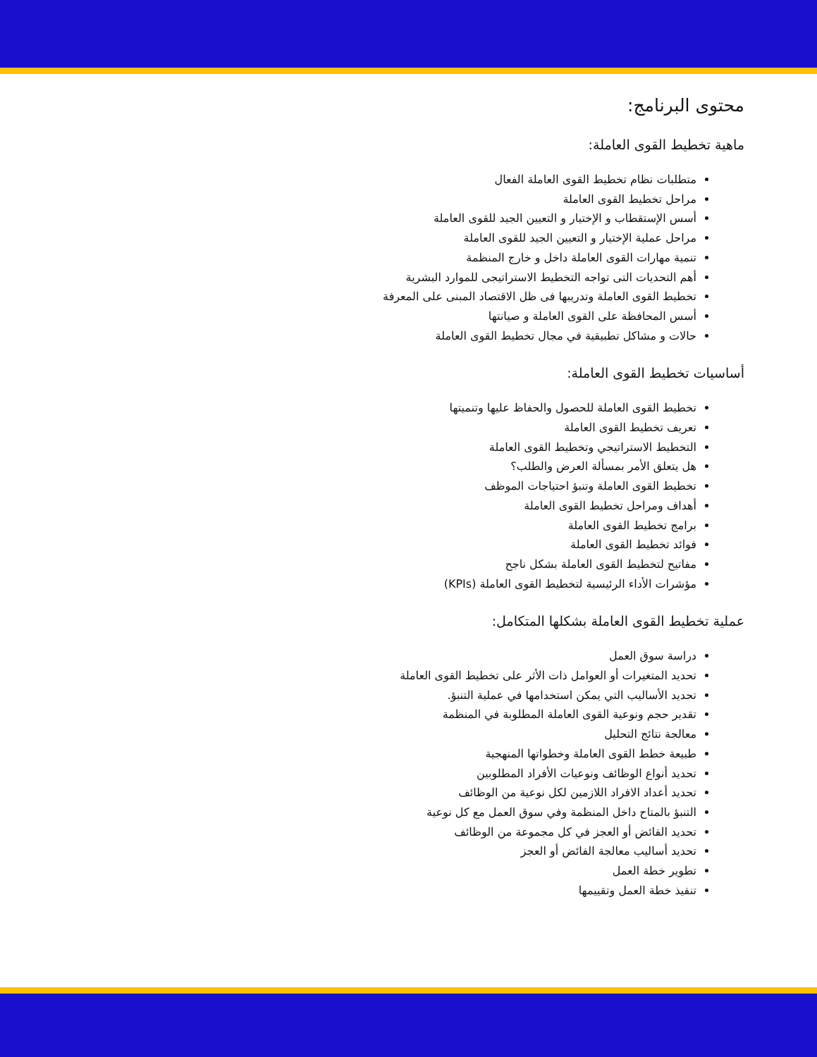محتوى البرنامج:
ماهية تخطيط القوى العاملة:
متطلبات نظام تخطيط القوى العاملة الفعال
مراحل تخطيط القوى العاملة
أسس الإستقطاب و الإختيار و التعيين الجيد للقوى العاملة
مراحل عملية الإختيار و التعيين الجيد للقوى العاملة
تنمية مهارات القوى العاملة داخل و خارج المنظمة
أهم التحديات التى تواجه التخطيط الاستراتيجى للموارد البشرية
تخطيط القوى العاملة وتدريبها فى ظل الاقتصاد المبنى على المعرفة
أسس المحافظة على القوى العاملة و صيانتها
حالات و مشاكل تطبيقية في مجال تخطيط القوى العاملة
أساسيات تخطيط القوى العاملة:
تخطيط القوى العاملة للحصول والحفاظ عليها وتنميتها
تعريف تخطيط القوى العاملة
التخطيط الاستراتيجي وتخطيط القوى العاملة
هل يتعلق الأمر بمسألة العرض والطلب؟
تخطيط القوى العاملة وتنبؤ احتياجات الموظف
أهداف ومراحل تخطيط القوى العاملة
برامج تخطيط القوى العاملة
فوائد تخطيط القوى العاملة
مفاتيح لتخطيط القوى العاملة بشكل ناجح
مؤشرات الأداء الرئيسية لتخطيط القوى العاملة (KPIs)
عملية تخطيط القوى العاملة بشكلها المتكامل:
دراسة سوق العمل
تحديد المتغيرات أو العوامل ذات الأثر على تخطيط القوى العاملة
تحديد الأساليب التي يمكن استخدامها في عملية التنبؤ.
تقدير حجم ونوعية القوى العاملة المطلوبة في المنظمة
معالجة نتائج التحليل
طبيعة خطط القوى العاملة وخطواتها المنهجية
تحديد أنواع الوظائف ونوعيات الأفراد المطلوبين
تحديد أعداد الافراد اللازمين لكل نوعية من الوظائف
التنبؤ بالمتاح داخل المنظمة وفي سوق العمل مع كل نوعية
تحديد الفائض أو العجز في كل مجموعة من الوظائف
تحديد أساليب معالجة الفائض أو العجز
تطوير خطة العمل
تنفيذ خطة العمل وتقييمها